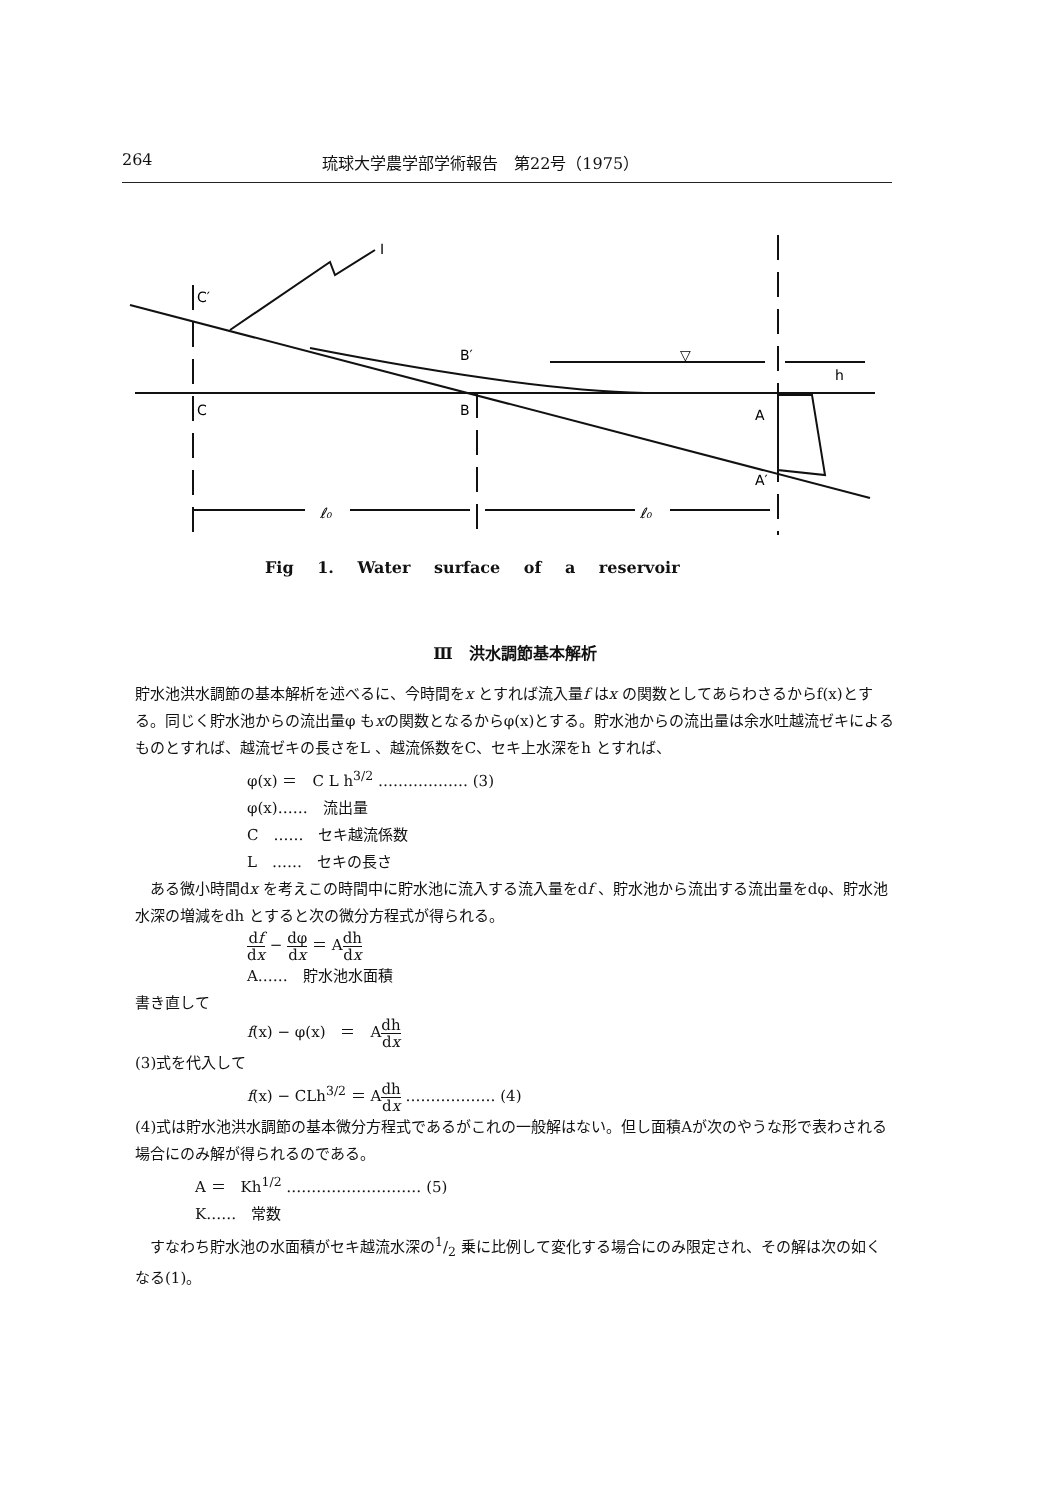264 琉球大学農学部学術報告　第22号（1975）
C′
C
B′
B
A
A′
h
I
ℓ₀
ℓ₀
▽
Fig 1. Water surface of a reservoir
Ⅲ　洪水調節基本解析
貯水池洪水調節の基本解析を述べるに、今時間をx とすれば流入量f はx の関数としてあらわさるからf(x)とする。同じく貯水池からの流出量φ もxの関数となるからφ(x)とする。貯水池からの流出量は余水吐越流ゼキによるものとすれば、越流ゼキの長さをL 、越流係数をC、セキ上水深をh とすれば、
φ(x) ＝　C L h<sup>3/2</sup> ……………… (3)
φ(x)……　流出量
C　……　セキ越流係数
L　……　セキの長さ
　ある微小時間dx を考えこの時間中に貯水池に流入する流入量をdf 、貯水池から流出する流出量をdφ、貯水池水深の増減をdh とすると次の微分方程式が得られる。
df dx − dφ dx ＝ Adh dx
A……　貯水池水面積
書き直して
f(x) − φ(x)　＝　Adh dx
(3)式を代入して
f(x) − CLh<sup>3/2</sup> ＝ Adh dx ……………… (4)
(4)式は貯水池洪水調節の基本微分方程式であるがこれの一般解はない。但し面積Aが次のやうな形で表わされる場合にのみ解が得られるのである。
A ＝　Kh<sup>1/2</sup> ……………………… (5)
K……　常数
　すなわち貯水池の水面積がセキ越流水深の1/2 乗に比例して変化する場合にのみ限定され、その解は次の如くなる(1)。